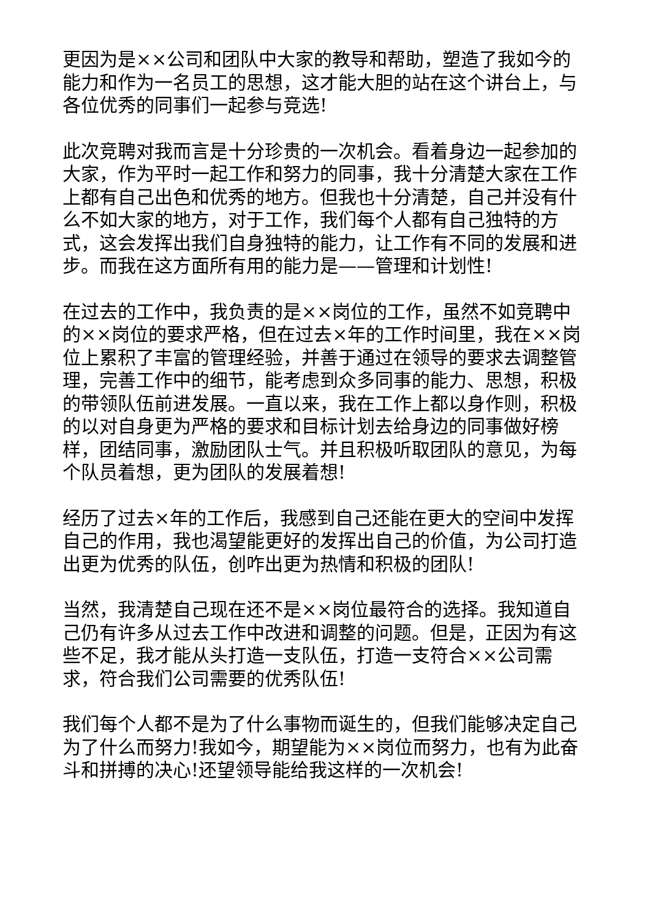更因为是××公司和团队中大家的教导和帮助，塑造了我如今的能力和作为一名员工的思想，这才能大胆的站在这个讲台上，与各位优秀的同事们一起参与竞选!
此次竞聘对我而言是十分珍贵的一次机会。看着身边一起参加的大家，作为平时一起工作和努力的同事，我十分清楚大家在工作上都有自己出色和优秀的地方。但我也十分清楚，自己并没有什么不如大家的地方，对于工作，我们每个人都有自己独特的方式，这会发挥出我们自身独特的能力，让工作有不同的发展和进步。而我在这方面所有用的能力是——管理和计划性!
在过去的工作中，我负责的是××岗位的工作，虽然不如竞聘中的××岗位的要求严格，但在过去×年的工作时间里，我在××岗位上累积了丰富的管理经验，并善于通过在领导的要求去调整管理，完善工作中的细节，能考虑到众多同事的能力、思想，积极的带领队伍前进发展。一直以来，我在工作上都以身作则，积极的以对自身更为严格的要求和目标计划去给身边的同事做好榜样，团结同事，激励团队士气。并且积极听取团队的意见，为每个队员着想，更为团队的发展着想!
经历了过去×年的工作后，我感到自己还能在更大的空间中发挥自己的作用，我也渴望能更好的发挥出自己的价值，为公司打造出更为优秀的队伍，创咋出更为热情和积极的团队!
当然，我清楚自己现在还不是××岗位最符合的选择。我知道自己仍有许多从过去工作中改进和调整的问题。但是，正因为有这些不足，我才能从头打造一支队伍，打造一支符合××公司需求，符合我们公司需要的优秀队伍!
我们每个人都不是为了什么事物而诞生的，但我们能够决定自己为了什么而努力!我如今，期望能为××岗位而努力，也有为此奋斗和拼搏的决心!还望领导能给我这样的一次机会!